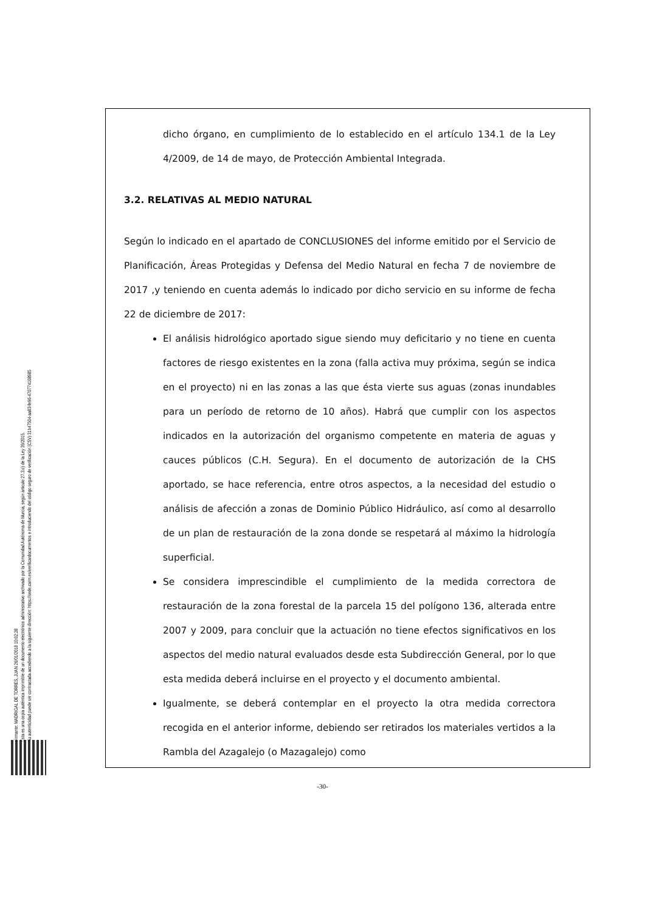Firmante: MADRIGAL DE TORRES, JUAN 26/01/2018 10:02:28
Esta es una copia auténtica imprimible de un documento electrónico administrativo archivado por la Comunidad Autónoma de Murcia, según artículo 27.3.c) de la Ley 39/2015.
Su autenticidad puede ser contrastada accediendo a la siguiente dirección: https://sede.carm.es/verificardocumentos e introduciendo del código seguro de verificación (CSV) 31b47504-aa03-fe96-47077410898​5
dicho órgano, en cumplimiento de lo establecido en el artículo 134.1 de la Ley 4/2009, de 14 de mayo, de Protección Ambiental Integrada.
3.2. RELATIVAS AL MEDIO NATURAL
Según lo indicado en el apartado de CONCLUSIONES del informe emitido por el Servicio de Planificación, Áreas Protegidas y Defensa del Medio Natural en fecha 7 de noviembre de 2017 ,y teniendo en cuenta además lo indicado por dicho servicio en su informe de fecha 22 de diciembre de 2017:
El análisis hidrológico aportado sigue siendo muy deficitario y no tiene en cuenta factores de riesgo existentes en la zona (falla activa muy próxima, según se indica en el proyecto) ni en las zonas a las que ésta vierte sus aguas (zonas inundables para un período de retorno de 10 años). Habrá que cumplir con los aspectos indicados en la autorización del organismo competente en materia de aguas y cauces públicos (C.H. Segura). En el documento de autorización de la CHS aportado, se hace referencia, entre otros aspectos, a la necesidad del estudio o análisis de afección a zonas de Dominio Público Hidráulico, así como al desarrollo de un plan de restauración de la zona donde se respetará al máximo la hidrología superficial.
Se considera imprescindible el cumplimiento de la medida correctora de restauración de la zona forestal de la parcela 15 del polígono 136, alterada entre 2007 y 2009, para concluir que la actuación no tiene efectos significativos en los aspectos del medio natural evaluados desde esta Subdirección General, por lo que esta medida deberá incluirse en el proyecto y el documento ambiental.
Igualmente, se deberá contemplar en el proyecto la otra medida correctora recogida en el anterior informe, debiendo ser retirados los materiales vertidos a la Rambla del Azagalejo (o Mazagalejo) como
-30-